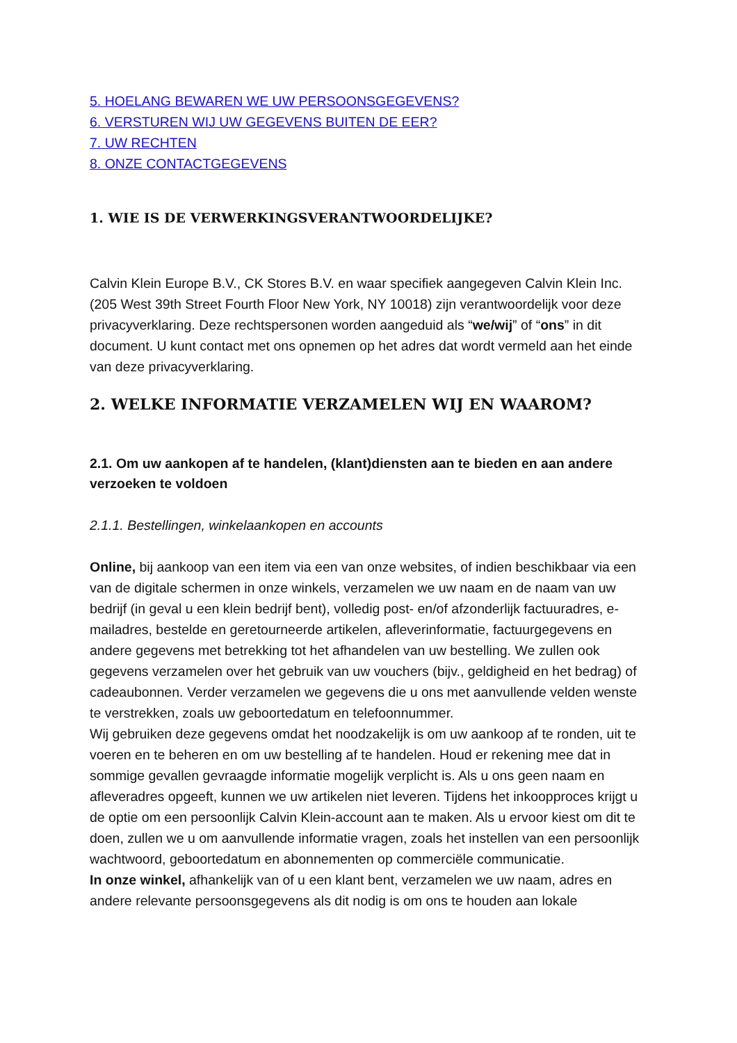5. HOELANG BEWAREN WE UW PERSOONSGEGEVENS?
6. VERSTUREN WIJ UW GEGEVENS BUITEN DE EER?
7. UW RECHTEN
8. ONZE CONTACTGEGEVENS
1. WIE IS DE VERWERKINGSVERANTWOORDELIJKE?
Calvin Klein Europe B.V., CK Stores B.V. en waar specifiek aangegeven Calvin Klein Inc. (205 West 39th Street Fourth Floor New York, NY 10018) zijn verantwoordelijk voor deze privacyverklaring. Deze rechtspersonen worden aangeduid als “we/wij” of “ons” in dit document. U kunt contact met ons opnemen op het adres dat wordt vermeld aan het einde van deze privacyverklaring.
2. WELKE INFORMATIE VERZAMELEN WIJ EN WAAROM?
2.1. Om uw aankopen af te handelen, (klant)diensten aan te bieden en aan andere verzoeken te voldoen
2.1.1. Bestellingen, winkelaankopen en accounts
Online, bij aankoop van een item via een van onze websites, of indien beschikbaar via een van de digitale schermen in onze winkels, verzamelen we uw naam en de naam van uw bedrijf (in geval u een klein bedrijf bent), volledig post- en/of afzonderlijk factuuradres, e-mailadres, bestelde en geretourneerde artikelen, afleverinformatie, factuurgegevens en andere gegevens met betrekking tot het afhandelen van uw bestelling. We zullen ook gegevens verzamelen over het gebruik van uw vouchers (bijv., geldigheid en het bedrag) of cadeaubonnen. Verder verzamelen we gegevens die u ons met aanvullende velden wenste te verstrekken, zoals uw geboortedatum en telefoonnummer.
Wij gebruiken deze gegevens omdat het noodzakelijk is om uw aankoop af te ronden, uit te voeren en te beheren en om uw bestelling af te handelen. Houd er rekening mee dat in sommige gevallen gevraagde informatie mogelijk verplicht is. Als u ons geen naam en afleveradres opgeeft, kunnen we uw artikelen niet leveren. Tijdens het inkoopproces krijgt u de optie om een persoonlijk Calvin Klein-account aan te maken. Als u ervoor kiest om dit te doen, zullen we u om aanvullende informatie vragen, zoals het instellen van een persoonlijk wachtwoord, geboortedatum en abonnementen op commerciële communicatie.
In onze winkel, afhankelijk van of u een klant bent, verzamelen we uw naam, adres en andere relevante persoonsgegevens als dit nodig is om ons te houden aan lokale